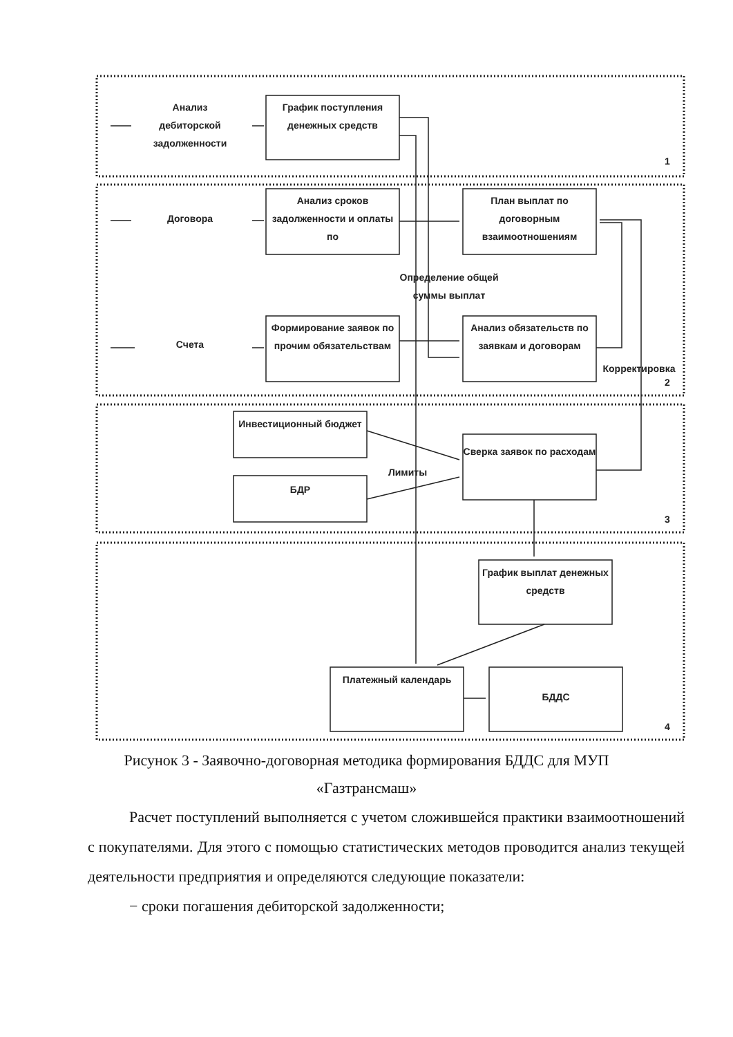Анализ дебиторской задолженности
График поступления денежных средств
Договора
Анализ сроков задолженности и оплаты по
План выплат по договорным взаимоотношениям
Определение общей суммы выплат
Счета
Формирование заявок по прочим обязательствам
Анализ обязательств по заявкам и договорам
Корректировка
Инвестиционный бюджет
Сверка заявок по расходам
Лимиты
БДР
График выплат денежных средств
Платежный календарь
БДДС
1
2
3
4
Рисунок 3 - Заявочно-договорная методика формирования БДДС для МУП «Газтрансмаш»
Расчет поступлений выполняется с учетом сложившейся практики взаимоотношений с покупателями. Для этого с помощью статистических методов проводится анализ текущей деятельности предприятия и определяются следующие показатели:
− сроки погашения дебиторской задолженности;